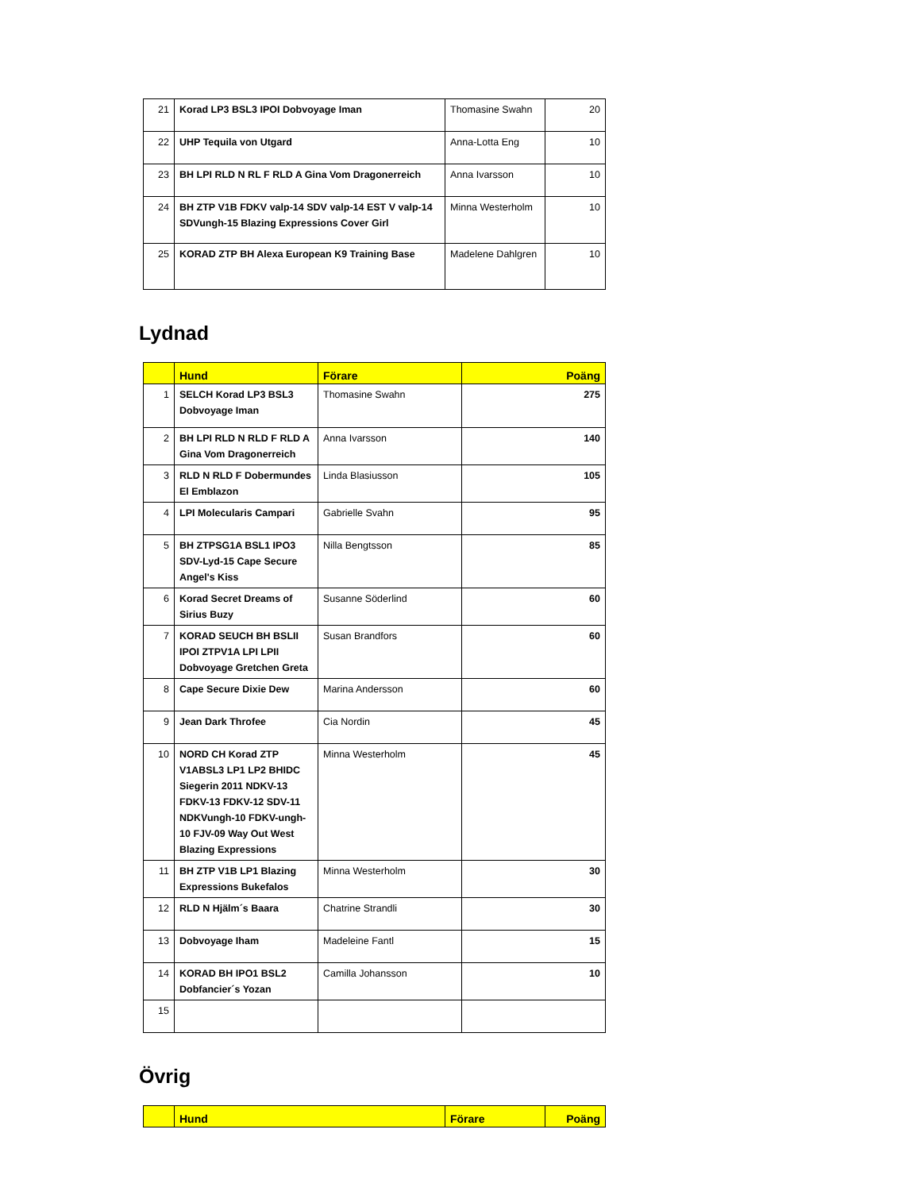| 21 | Korad LP3 BSL3 IPOI Dobvoyage Iman | Thomasine Swahn | 20 |
| 22 | UHP Tequila von Utgard | Anna-Lotta Eng | 10 |
| 23 | BH LPI RLD N RL F RLD A Gina Vom Dragonerreich | Anna Ivarsson | 10 |
| 24 | BH ZTP V1B FDKV valp-14 SDV valp-14 EST V valp-14 SDVungh-15 Blazing Expressions Cover Girl | Minna Westerholm | 10 |
| 25 | KORAD ZTP BH Alexa European K9 Training Base | Madelene Dahlgren | 10 |
Lydnad
| | Hund | Förare | Poäng |
| --- | --- | --- | --- |
| 1 | SELCH Korad LP3 BSL3 Dobvoyage Iman | Thomasine Swahn | 275 |
| 2 | BH LPI RLD N RLD F RLD A Gina Vom Dragonerreich | Anna Ivarsson | 140 |
| 3 | RLD N RLD F Dobermundes El Emblazon | Linda Blasiusson | 105 |
| 4 | LPI Molecularis Campari | Gabrielle Svahn | 95 |
| 5 | BH ZTPSG1A BSL1 IPO3 SDV-Lyd-15 Cape Secure Angel's Kiss | Nilla Bengtsson | 85 |
| 6 | Korad Secret Dreams of Sirius Buzy | Susanne Söderlind | 60 |
| 7 | KORAD SEUCH BH BSLII IPOI ZTPV1A LPI LPII Dobvoyage Gretchen Greta | Susan Brandfors | 60 |
| 8 | Cape Secure Dixie Dew | Marina Andersson | 60 |
| 9 | Jean Dark Throfee | Cia Nordin | 45 |
| 10 | NORD CH Korad ZTP V1ABSL3 LP1 LP2 BHIDC Siegerin 2011 NDKV-13 FDKV-13 FDKV-12 SDV-11 NDKVungh-10 FDKV-ungh-10 FJV-09 Way Out West Blazing Expressions | Minna Westerholm | 45 |
| 11 | BH ZTP V1B LP1 Blazing Expressions Bukefalos | Minna Westerholm | 30 |
| 12 | RLD N Hjälm´s Baara | Chatrine Strandli | 30 |
| 13 | Dobvoyage Iham | Madeleine Fantl | 15 |
| 14 | KORAD BH IPO1 BSL2 Dobfancier´s Yozan | Camilla Johansson | 10 |
| 15 | | | |
Övrig
| | Hund | Förare | Poäng |
| --- | --- | --- | --- |